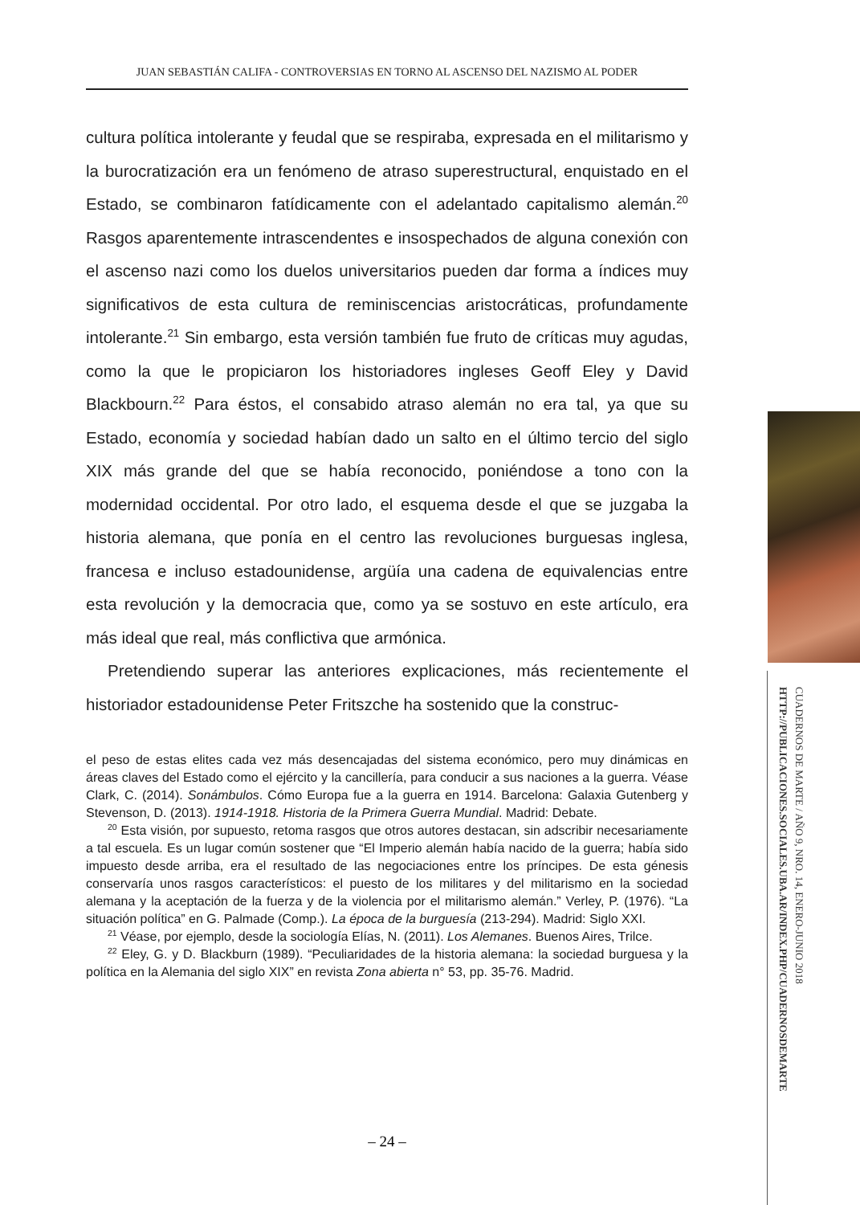JUAN SEBASTIÁN CALIFA - CONTROVERSIAS EN TORNO AL ASCENSO DEL NAZISMO AL PODER
cultura política intolerante y feudal que se respiraba, expresada en el militarismo y la burocratización era un fenómeno de atraso superestructural, enquistado en el Estado, se combinaron fatídicamente con el adelantado capitalismo alemán.<sup>20</sup> Rasgos aparentemente intrascendentes e insospechados de alguna conexión con el ascenso nazi como los duelos universitarios pueden dar forma a índices muy significativos de esta cultura de reminiscencias aristocráticas, profundamente intolerante.<sup>21</sup> Sin embargo, esta versión también fue fruto de críticas muy agudas, como la que le propiciaron los historiadores ingleses Geoff Eley y David Blackbourn.<sup>22</sup> Para éstos, el consabido atraso alemán no era tal, ya que su Estado, economía y sociedad habían dado un salto en el último tercio del siglo XIX más grande del que se había reconocido, poniéndose a tono con la modernidad occidental. Por otro lado, el esquema desde el que se juzgaba la historia alemana, que ponía en el centro las revoluciones burguesas inglesa, francesa e incluso estadounidense, argüía una cadena de equivalencias entre esta revolución y la democracia que, como ya se sostuvo en este artículo, era más ideal que real, más conflictiva que armónica.
Pretendiendo superar las anteriores explicaciones, más recientemente el historiador estadounidense Peter Fritszche ha sostenido que la construc-
el peso de estas elites cada vez más desencajadas del sistema económico, pero muy dinámicas en áreas claves del Estado como el ejército y la cancillería, para conducir a sus naciones a la guerra. Véase Clark, C. (2014). Sonámbulos. Cómo Europa fue a la guerra en 1914. Barcelona: Galaxia Gutenberg y Stevenson, D. (2013). 1914-1918. Historia de la Primera Guerra Mundial. Madrid: Debate.
<sup>20</sup> Esta visión, por supuesto, retoma rasgos que otros autores destacan, sin adscribir necesariamente a tal escuela. Es un lugar común sostener que “El Imperio alemán había nacido de la guerra; había sido impuesto desde arriba, era el resultado de las negociaciones entre los príncipes. De esta génesis conservaría unos rasgos característicos: el puesto de los militares y del militarismo en la sociedad alemana y la aceptación de la fuerza y de la violencia por el militarismo alemán.” Verley, P. (1976). “La situación política” en G. Palmade (Comp.). La época de la burguesía (213-294). Madrid: Siglo XXI.
<sup>21</sup> Véase, por ejemplo, desde la sociología Elías, N. (2011). Los Alemanes. Buenos Aires, Trilce.
<sup>22</sup> Eley, G. y D. Blackburn (1989). “Peculiaridades de la historia alemana: la sociedad burguesa y la política en la Alemania del siglo XIX” en revista Zona abierta n° 53, pp. 35-76. Madrid.
– 24 –
CUADERNOS DE MARTE / AÑO 9, NRO. 14, ENERO-JUNIO 2018
HTTP://PUBLICACIONES.SOCIALES.UBA.AR/INDEX.PHP/CUADERNOSDEMARTE